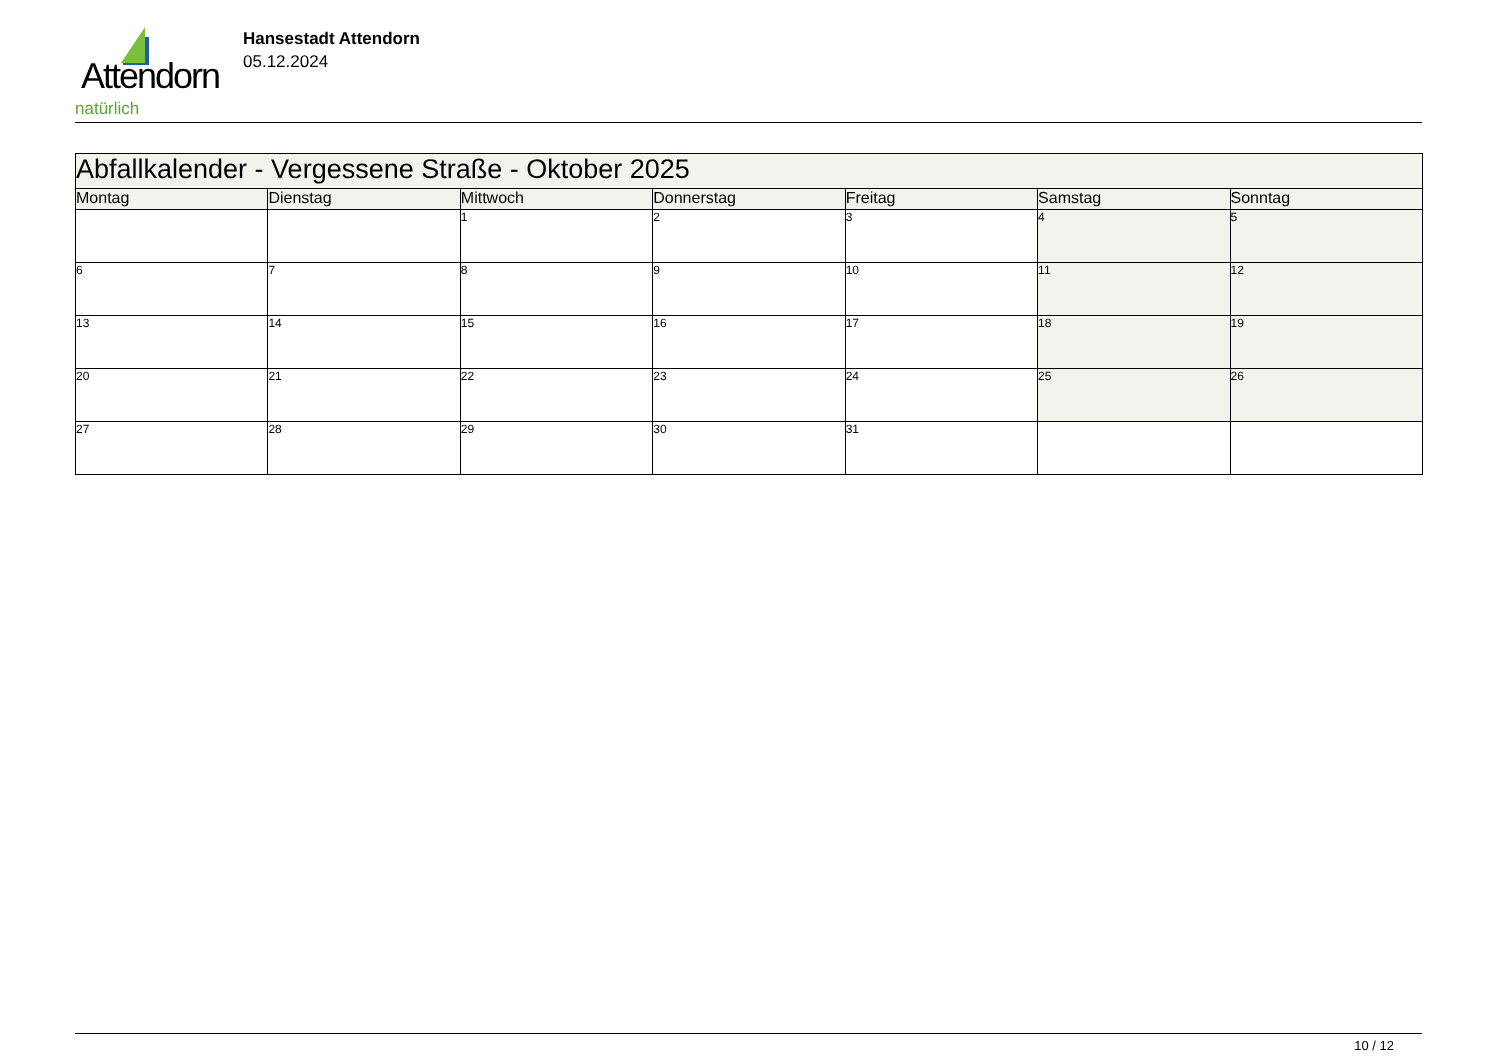Attendorn
natürlich
Hansestadt Attendorn
05.12.2024
| Abfallkalender - Vergessene Straße - Oktober 2025 | | | | | | |
| --- | --- | --- | --- | --- | --- | --- |
| Montag | Dienstag | Mittwoch | Donnerstag | Freitag | Samstag | Sonntag |
| | | 1 | 2 | 3 | 4 | 5 |
| 6 | 7 | 8 | 9 | 10 | 11 | 12 |
| 13 | 14 | 15 | 16 | 17 | 18 | 19 |
| 20 | 21 | 22 | 23 | 24 | 25 | 26 |
| 27 | 28 | 29 | 30 | 31 | | |
10 / 12